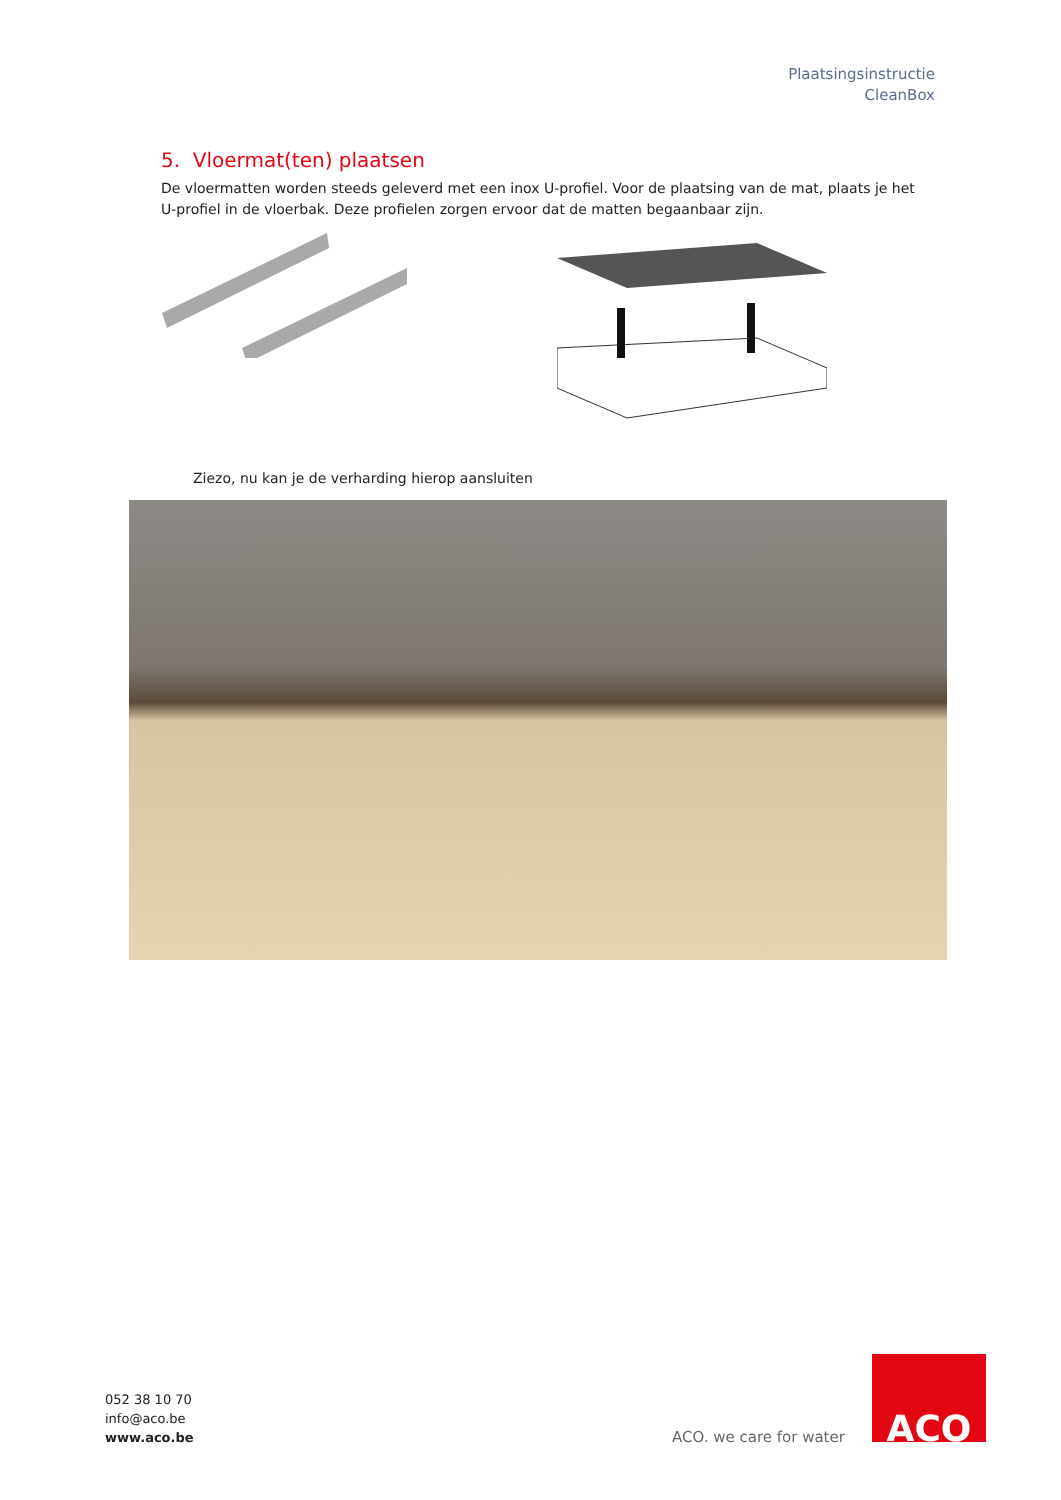Plaatsingsinstructie
CleanBox
5. Vloermat(ten) plaatsen
De vloermatten worden steeds geleverd met een inox U-profiel. Voor de plaatsing van de mat, plaats je het U-profiel in de vloerbak. Deze profielen zorgen ervoor dat de matten begaanbaar zijn.
Ziezo, nu kan je de verharding hierop aansluiten
052 38 10 70
info@aco.be
www.aco.be
ACO. we care for water
ACO